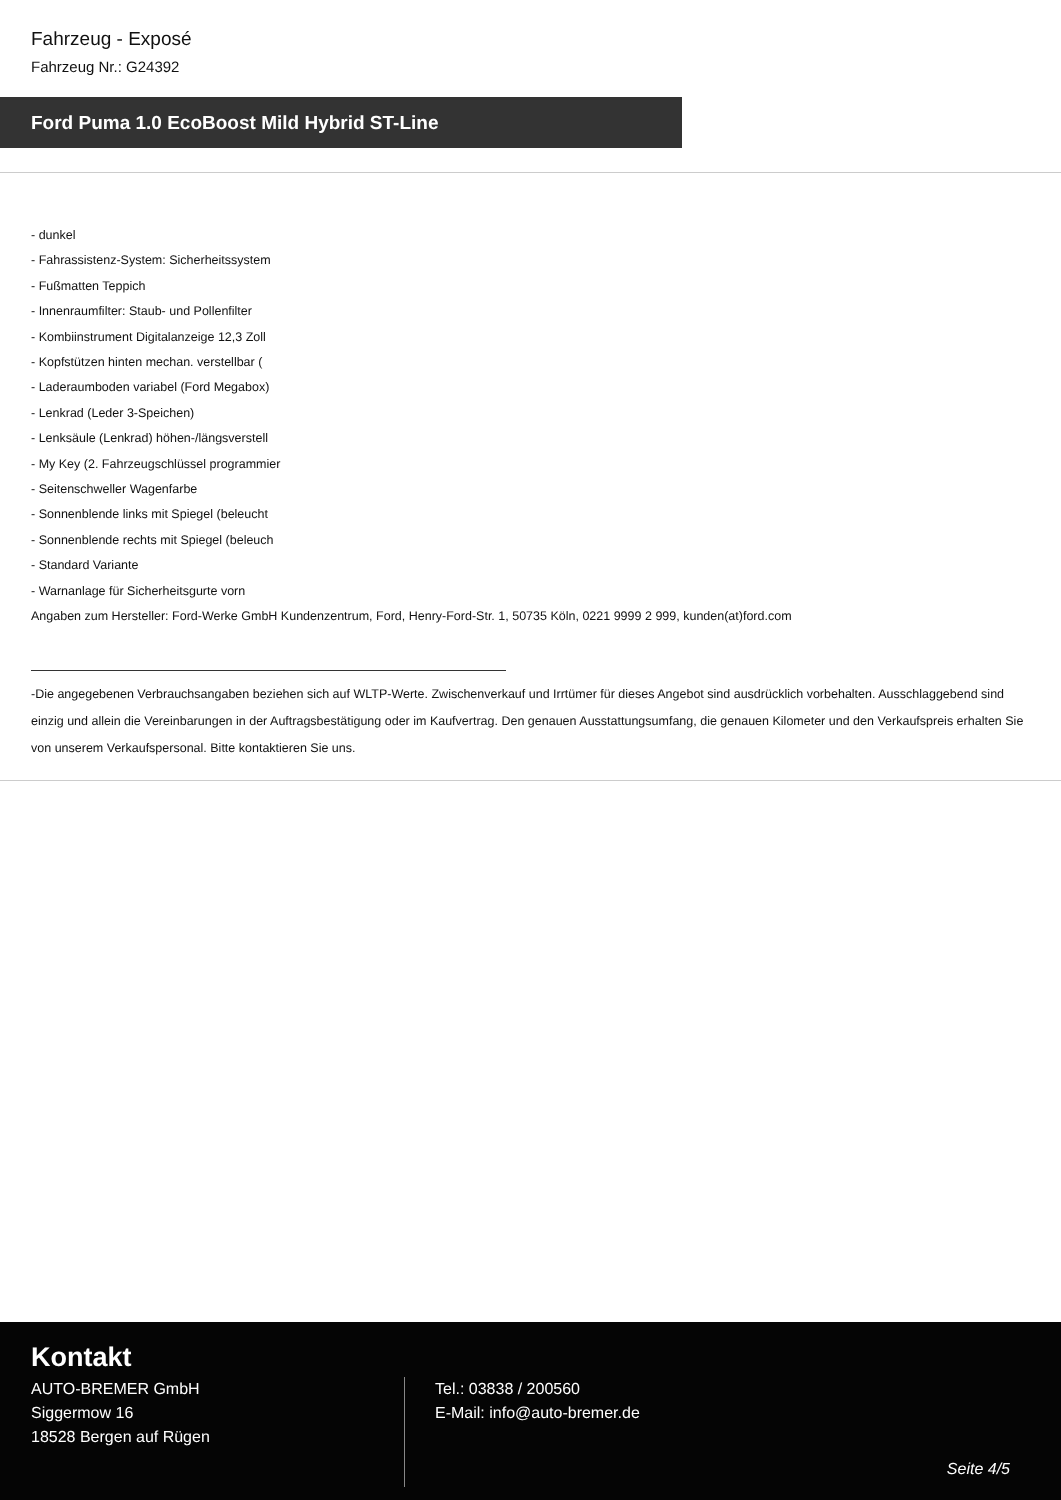Fahrzeug - Exposé
Fahrzeug Nr.: G24392
Ford Puma 1.0 EcoBoost Mild Hybrid ST-Line
- dunkel
- Fahrassistenz-System: Sicherheitssystem
- Fußmatten Teppich
- Innenraumfilter: Staub- und Pollenfilter
- Kombiinstrument Digitalanzeige 12,3 Zoll
- Kopfstützen hinten mechan. verstellbar (
- Laderaumboden variabel (Ford Megabox)
- Lenkrad (Leder 3-Speichen)
- Lenksäule (Lenkrad) höhen-/längsverstell
- My Key (2. Fahrzeugschlüssel programmier
- Seitenschweller Wagenfarbe
- Sonnenblende links mit Spiegel (beleucht
- Sonnenblende rechts mit Spiegel (beleuch
- Standard Variante
- Warnanlage für Sicherheitsgurte vorn
Angaben zum Hersteller: Ford-Werke GmbH Kundenzentrum, Ford, Henry-Ford-Str. 1, 50735 Köln, 0221 9999 2 999, kunden(at)ford.com
-Die angegebenen Verbrauchsangaben beziehen sich auf WLTP-Werte. Zwischenverkauf und Irrtümer für dieses Angebot sind ausdrücklich vorbehalten. Ausschlaggebend sind einzig und allein die Vereinbarungen in der Auftragsbestätigung oder im Kaufvertrag. Den genauen Ausstattungsumfang, die genauen Kilometer und den Verkaufspreis erhalten Sie von unserem Verkaufspersonal. Bitte kontaktieren Sie uns.
Kontakt
AUTO-BREMER GmbH
Siggermow 16
18528 Bergen auf Rügen
Tel.: 03838 / 200560
E-Mail: info@auto-bremer.de
Seite 4/5